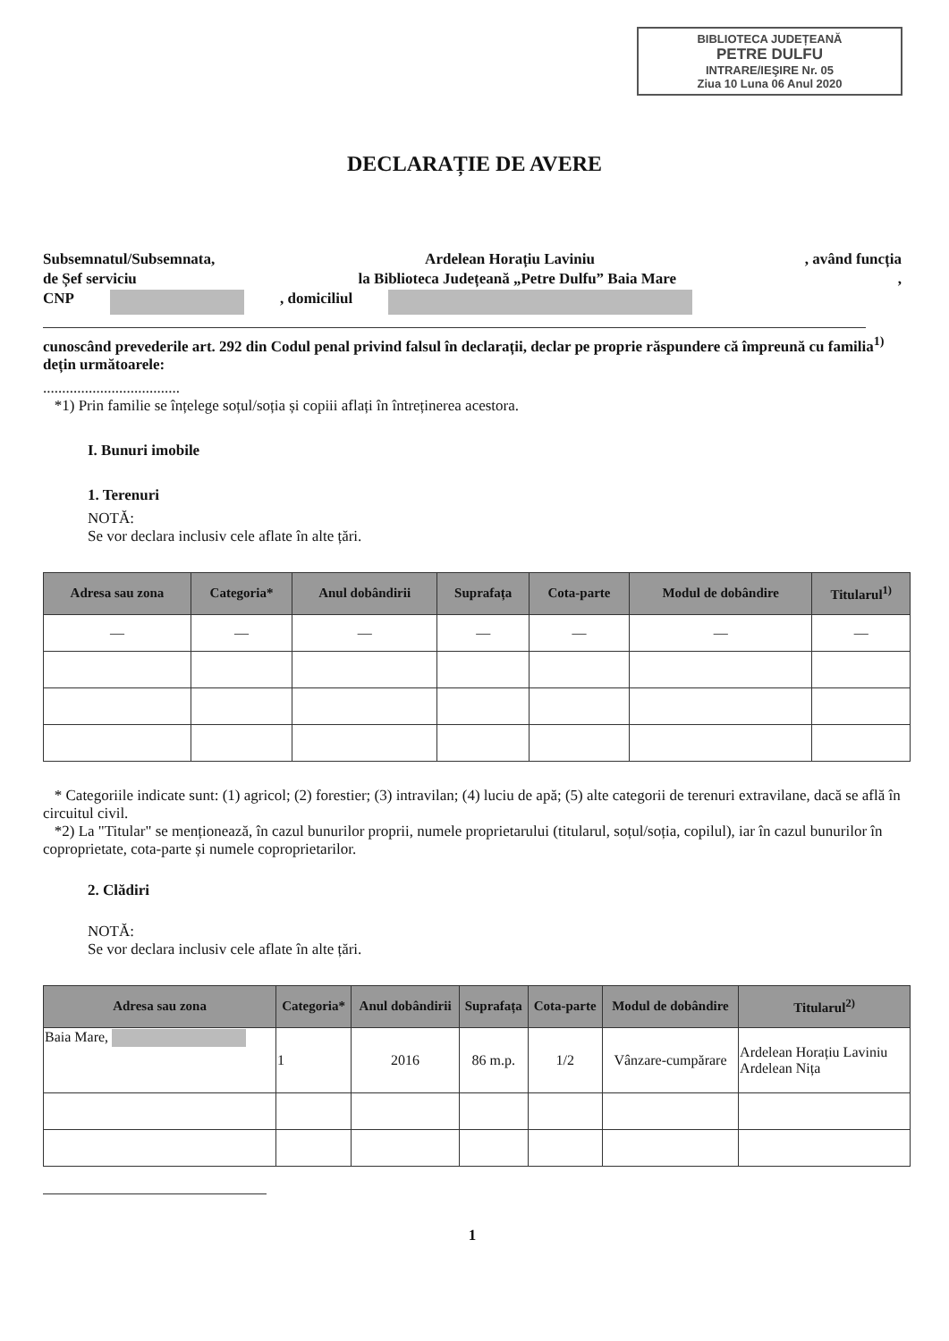BIBLIOTECA JUDEȚEANĂ
PETRE DULFU
INTRARE/IEŞIRE Nr. 05
Ziua 10 Luna 06 Anul 2020
DECLARAȚIE DE AVERE
Subsemnatul/Subsemnata, Ardelean Horațiu Laviniu, având funcția
de Șef serviciu la Biblioteca Județeană „Petre Dulfu” Baia Mare,
CNP , domiciliul
cunoscând prevederile art. 292 din Codul penal privind falsul în declarații, declar pe proprie răspundere că împreună cu familia<sup>1)</sup> dețin următoarele:
....................................
*1) Prin familie se înțelege soțul/soția și copiii aflați în întreținerea acestora.
I. Bunuri imobile
1. Terenuri
NOTĂ:
Se vor declara inclusiv cele aflate în alte țări.
| Adresa sau zona | Categoria* | Anul dobândirii | Suprafața | Cota-parte | Modul de dobândire | Titularul<sup>1)</sup> |
| --- | --- | --- | --- | --- | --- | --- |
| — | — | — | — | — | — | — |
* Categoriile indicate sunt: (1) agricol; (2) forestier; (3) intravilan; (4) luciu de apă; (5) alte categorii de terenuri extravilane, dacă se află în circuitul civil.
*2) La "Titular" se menționează, în cazul bunurilor proprii, numele proprietarului (titularul, soțul/soția, copilul), iar în cazul bunurilor în coproprietate, cota-parte și numele coproprietarilor.
2. Clădiri
NOTĂ:
Se vor declara inclusiv cele aflate în alte țări.
| Adresa sau zona | Categoria* | Anul dobândirii | Suprafața | Cota-parte | Modul de dobândire | Titularul<sup>2)</sup> |
| --- | --- | --- | --- | --- | --- | --- |
| Baia Mare, | 1 | 2016 | 86 m.p. | 1/2 | Vânzare-cumpărare | Ardelean Horațiu Laviniu Ardelean Nița |
1